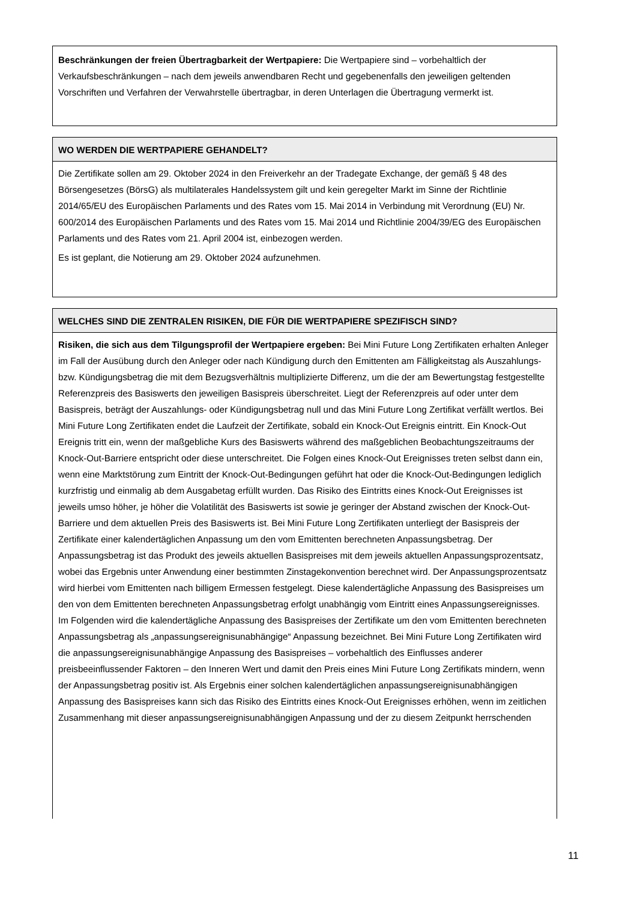Beschränkungen der freien Übertragbarkeit der Wertpapiere: Die Wertpapiere sind – vorbehaltlich der Verkaufsbeschränkungen – nach dem jeweils anwendbaren Recht und gegebenenfalls den jeweiligen geltenden Vorschriften und Verfahren der Verwahrstelle übertragbar, in deren Unterlagen die Übertragung vermerkt ist.
WO WERDEN DIE WERTPAPIERE GEHANDELT?
Die Zertifikate sollen am 29. Oktober 2024 in den Freiverkehr an der Tradegate Exchange, der gemäß § 48 des Börsengesetzes (BörsG) als multilaterales Handelssystem gilt und kein geregelter Markt im Sinne der Richtlinie 2014/65/EU des Europäischen Parlaments und des Rates vom 15. Mai 2014 in Verbindung mit Verordnung (EU) Nr. 600/2014 des Europäischen Parlaments und des Rates vom 15. Mai 2014 und Richtlinie 2004/39/EG des Europäischen Parlaments und des Rates vom 21. April 2004 ist, einbezogen werden.
Es ist geplant, die Notierung am 29. Oktober 2024 aufzunehmen.
WELCHES SIND DIE ZENTRALEN RISIKEN, DIE FÜR DIE WERTPAPIERE SPEZIFISCH SIND?
Risiken, die sich aus dem Tilgungsprofil der Wertpapiere ergeben: Bei Mini Future Long Zertifikaten erhalten Anleger im Fall der Ausübung durch den Anleger oder nach Kündigung durch den Emittenten am Fälligkeitstag als Auszahlungs- bzw. Kündigungsbetrag die mit dem Bezugsverhältnis multiplizierte Differenz, um die der am Bewertungstag festgestellte Referenzpreis des Basiswerts den jeweiligen Basispreis überschreitet. Liegt der Referenzpreis auf oder unter dem Basispreis, beträgt der Auszahlungs- oder Kündigungsbetrag null und das Mini Future Long Zertifikat verfällt wertlos. Bei Mini Future Long Zertifikaten endet die Laufzeit der Zertifikate, sobald ein Knock-Out Ereignis eintritt. Ein Knock-Out Ereignis tritt ein, wenn der maßgebliche Kurs des Basiswerts während des maßgeblichen Beobachtungszeitraums der Knock-Out-Barriere entspricht oder diese unterschreitet. Die Folgen eines Knock-Out Ereignisses treten selbst dann ein, wenn eine Marktstörung zum Eintritt der Knock-Out-Bedingungen geführt hat oder die Knock-Out-Bedingungen lediglich kurzfristig und einmalig ab dem Ausgabetag erfüllt wurden. Das Risiko des Eintritts eines Knock-Out Ereignisses ist jeweils umso höher, je höher die Volatilität des Basiswerts ist sowie je geringer der Abstand zwischen der Knock-Out-Barriere und dem aktuellen Preis des Basiswerts ist. Bei Mini Future Long Zertifikaten unterliegt der Basispreis der Zertifikate einer kalendertäglichen Anpassung um den vom Emittenten berechneten Anpassungsbetrag. Der Anpassungsbetrag ist das Produkt des jeweils aktuellen Basispreises mit dem jeweils aktuellen Anpassungsprozentsatz, wobei das Ergebnis unter Anwendung einer bestimmten Zinstagekonvention berechnet wird. Der Anpassungsprozentsatz wird hierbei vom Emittenten nach billigem Ermessen festgelegt. Diese kalendertägliche Anpassung des Basispreises um den von dem Emittenten berechneten Anpassungsbetrag erfolgt unabhängig vom Eintritt eines Anpassungsereignisses. Im Folgenden wird die kalendertägliche Anpassung des Basispreises der Zertifikate um den vom Emittenten berechneten Anpassungsbetrag als „anpassungsereignisunabhängige“ Anpassung bezeichnet. Bei Mini Future Long Zertifikaten wird die anpassungsereignisunabhängige Anpassung des Basispreises – vorbehaltlich des Einflusses anderer preisbeeinflussender Faktoren – den Inneren Wert und damit den Preis eines Mini Future Long Zertifikats mindern, wenn der Anpassungsbetrag positiv ist. Als Ergebnis einer solchen kalendertäglichen anpassungsereignisunabhängigen Anpassung des Basispreises kann sich das Risiko des Eintritts eines Knock-Out Ereignisses erhöhen, wenn im zeitlichen Zusammenhang mit dieser anpassungsereignisunabhängigen Anpassung und der zu diesem Zeitpunkt herrschenden
11